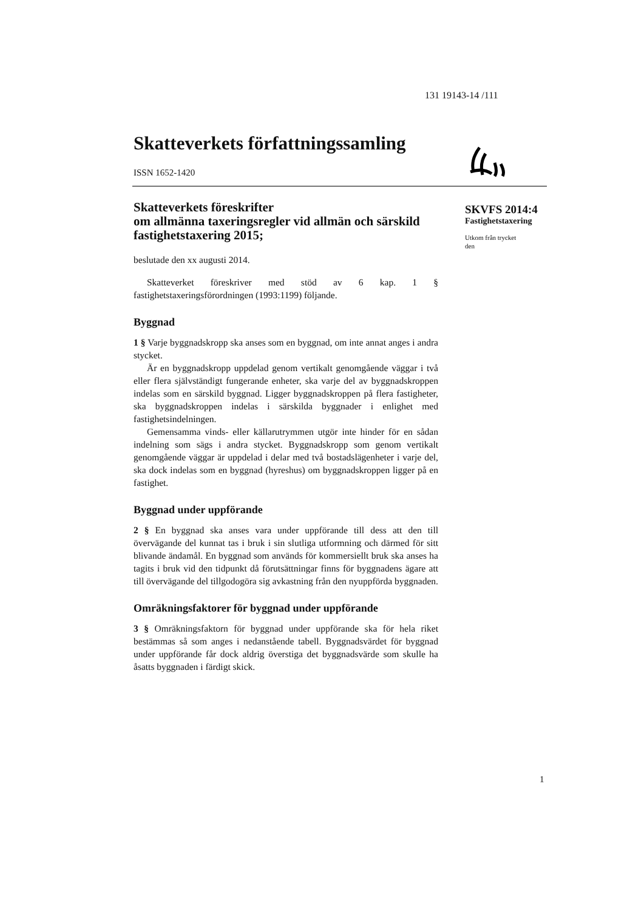131 19143-14 /111
Skatteverkets författningssamling
ISSN 1652-1420
Skatteverkets föreskrifter
om allmänna taxeringsregler vid allmän och särskild fastighetstaxering 2015;
beslutade den xx augusti 2014.
Skatteverket föreskriver med stöd av 6 kap. 1 § fastighetstaxeringsförordningen (1993:1199) följande.
Byggnad
1 § Varje byggnadskropp ska anses som en byggnad, om inte annat anges i andra stycket.
Är en byggnadskropp uppdelad genom vertikalt genomgående väggar i två eller flera självständigt fungerande enheter, ska varje del av byggnadskroppen indelas som en särskild byggnad. Ligger byggnadskroppen på flera fastigheter, ska byggnadskroppen indelas i särskilda byggnader i enlighet med fastighetsindelningen.
Gemensamma vinds- eller källarutrymmen utgör inte hinder för en sådan indelning som sägs i andra stycket. Byggnadskropp som genom vertikalt genomgående väggar är uppdelad i delar med två bostadslägenheter i varje del, ska dock indelas som en byggnad (hyreshus) om byggnadskroppen ligger på en fastighet.
Byggnad under uppförande
2 § En byggnad ska anses vara under uppförande till dess att den till övervägande del kunnat tas i bruk i sin slutliga utformning och därmed för sitt blivande ändamål. En byggnad som används för kommersiellt bruk ska anses ha tagits i bruk vid den tidpunkt då förutsättningar finns för byggnadens ägare att till övervägande del tillgodogöra sig avkastning från den nyuppförda byggnaden.
Omräkningsfaktorer för byggnad under uppförande
3 § Omräkningsfaktorn för byggnad under uppförande ska för hela riket bestämmas så som anges i nedanstående tabell. Byggnadsvärdet för byggnad under uppförande får dock aldrig överstiga det byggnadsvärde som skulle ha åsatts byggnaden i färdigt skick.
SKVFS 2014:4
Fastighetstaxering
Utkom från trycket
den
1